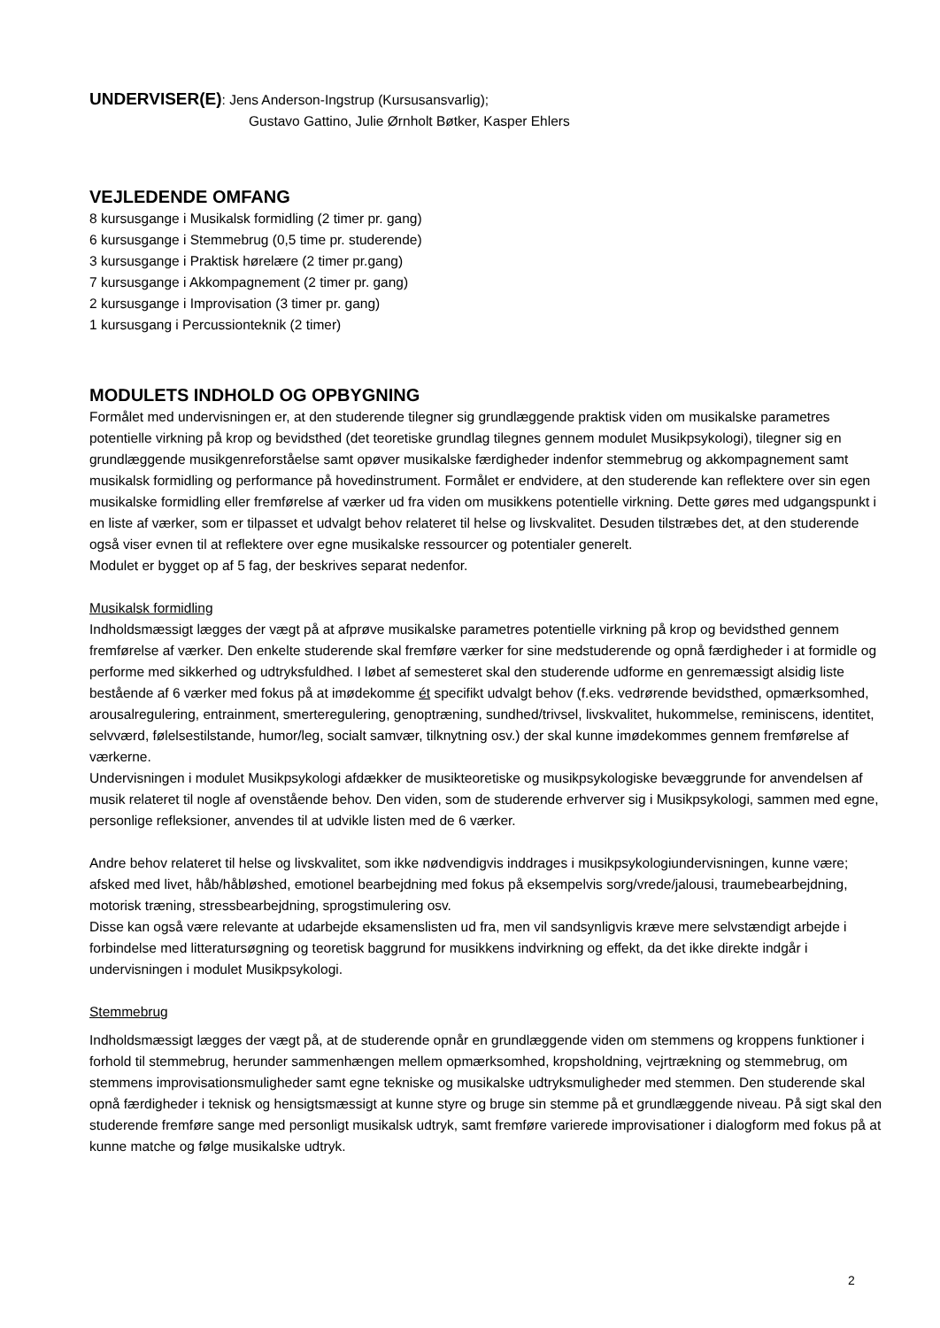UNDERVISER(E): Jens Anderson-Ingstrup (Kursusansvarlig);
Gustavo Gattino, Julie Ørnholt Bøtker, Kasper Ehlers
VEJLEDENDE OMFANG
8 kursusgange i Musikalsk formidling (2 timer pr. gang)
6 kursusgange i Stemmebrug (0,5 time pr. studerende)
3 kursusgange i Praktisk hørelære (2 timer pr.gang)
7 kursusgange i Akkompagnement (2 timer pr. gang)
2 kursusgange i Improvisation (3 timer pr. gang)
1 kursusgang i Percussionteknik (2 timer)
MODULETS INDHOLD OG OPBYGNING
Formålet med undervisningen er, at den studerende tilegner sig grundlæggende praktisk viden om musikalske parametres potentielle virkning på krop og bevidsthed (det teoretiske grundlag tilegnes gennem modulet Musikpsykologi), tilegner sig en grundlæggende musikgenreforståelse samt opøver musikalske færdigheder indenfor stemmebrug og akkompagnement samt musikalsk formidling og performance på hovedinstrument. Formålet er endvidere, at den studerende kan reflektere over sin egen musikalske formidling eller fremførelse af værker ud fra viden om musikkens potentielle virkning. Dette gøres med udgangspunkt i en liste af værker, som er tilpasset et udvalgt behov relateret til helse og livskvalitet. Desuden tilstræbes det, at den studerende også viser evnen til at reflektere over egne musikalske ressourcer og potentialer generelt.
Modulet er bygget op af 5 fag, der beskrives separat nedenfor.
Musikalsk formidling
Indholdsmæssigt lægges der vægt på at afprøve musikalske parametres potentielle virkning på krop og bevidsthed gennem fremførelse af værker. Den enkelte studerende skal fremføre værker for sine medstuderende og opnå færdigheder i at formidle og performe med sikkerhed og udtryksfuldhed. I løbet af semesteret skal den studerende udforme en genremæssigt alsidig liste bestående af 6 værker med fokus på at imødekomme ét specifikt udvalgt behov (f.eks. vedrørende bevidsthed, opmærksomhed, arousalregulering, entrainment, smerteregulering, genoptræning, sundhed/trivsel, livskvalitet, hukommelse, reminiscens, identitet, selvværd, følelsestilstande, humor/leg, socialt samvær, tilknytning osv.) der skal kunne imødekommes gennem fremførelse af værkerne.
Undervisningen i modulet Musikpsykologi afdækker de musikteoretiske og musikpsykologiske bevæggrunde for anvendelsen af musik relateret til nogle af ovenstående behov. Den viden, som de studerende erhverver sig i Musikpsykologi, sammen med egne, personlige refleksioner, anvendes til at udvikle listen med de 6 værker.
Andre behov relateret til helse og livskvalitet, som ikke nødvendigvis inddrages i musikpsykologiundervisningen, kunne være; afsked med livet, håb/håbløshed, emotionel bearbejdning med fokus på eksempelvis sorg/vrede/jalousi, traumebearbejdning, motorisk træning, stressbearbejdning, sprogstimulering osv.
Disse kan også være relevante at udarbejde eksamenslisten ud fra, men vil sandsynligvis kræve mere selvstændigt arbejde i forbindelse med litteratursøgning og teoretisk baggrund for musikkens indvirkning og effekt, da det ikke direkte indgår i undervisningen i modulet Musikpsykologi.
Stemmebrug
Indholdsmæssigt lægges der vægt på, at de studerende opnår en grundlæggende viden om stemmens og kroppens funktioner i forhold til stemmebrug, herunder sammenhængen mellem opmærksomhed, kropsholdning, vejrtrækning og stemmebrug, om stemmens improvisationsmuligheder samt egne tekniske og musikalske udtryksmuligheder med stemmen. Den studerende skal opnå færdigheder i teknisk og hensigtsmæssigt at kunne styre og bruge sin stemme på et grundlæggende niveau. På sigt skal den studerende fremføre sange med personligt musikalsk udtryk, samt fremføre varierede improvisationer i dialogform med fokus på at kunne matche og følge musikalske udtryk.
2